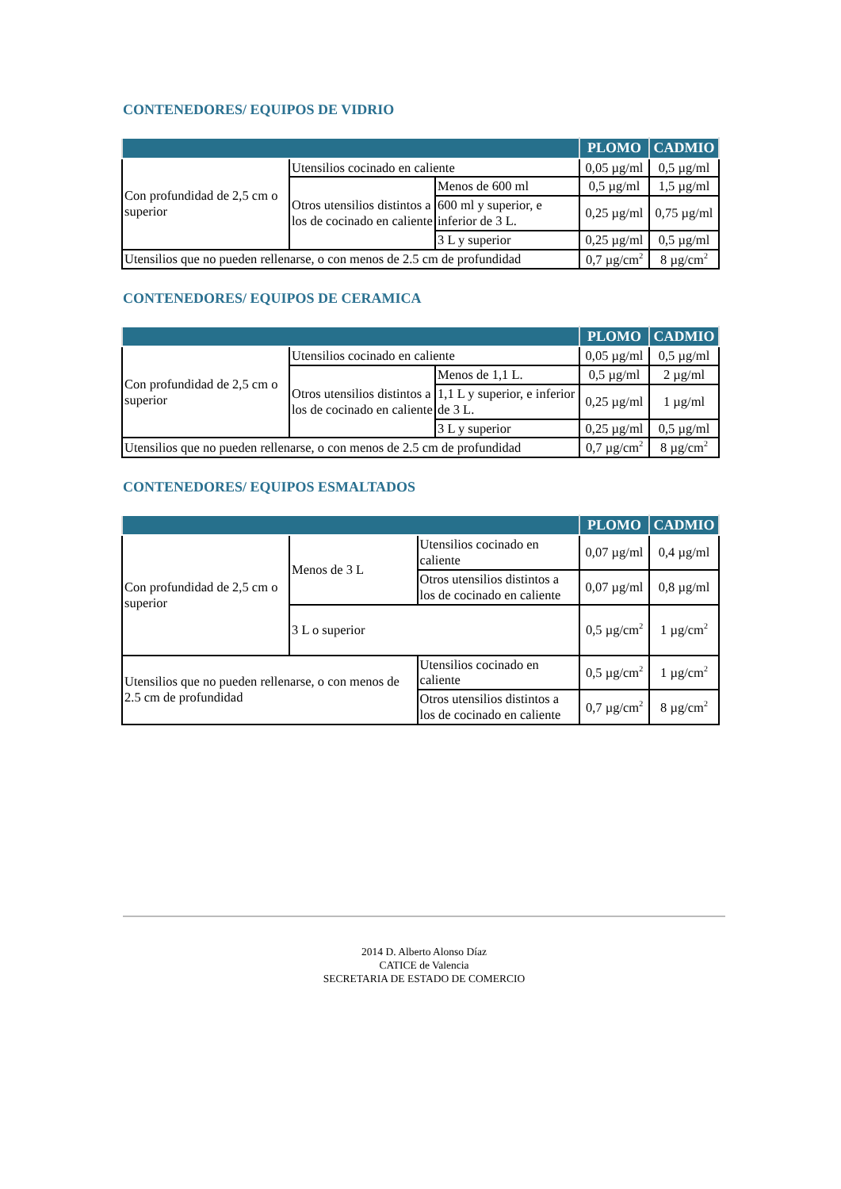CONTENEDORES/ EQUIPOS DE VIDRIO
| | | | PLOMO | CADMIO |
| --- | --- | --- | --- | --- |
| Con profundidad de 2,5 cm o superior | Utensilios cocinado en caliente | | 0,05 µg/ml | 0,5 µg/ml |
| | Otros utensilios distintos a los de cocinado en caliente | Menos de 600 ml | 0,5 µg/ml | 1,5 µg/ml |
| | | 600 ml y superior, e inferior de 3 L. | 0,25 µg/ml | 0,75 µg/ml |
| | | 3 L y superior | 0,25 µg/ml | 0,5 µg/ml |
| Utensilios que no pueden rellenarse, o con menos de 2.5 cm de profundidad | | | 0,7 µg/cm<sup>2</sup> | 8 µg/cm<sup>2</sup> |
CONTENEDORES/ EQUIPOS DE CERAMICA
| | | | PLOMO | CADMIO |
| --- | --- | --- | --- | --- |
| Con profundidad de 2,5 cm o superior | Utensilios cocinado en caliente | | 0,05 µg/ml | 0,5 µg/ml |
| | Otros utensilios distintos a los de cocinado en caliente | Menos de 1,1 L. | 0,5 µg/ml | 2 µg/ml |
| | | 1,1 L y superior, e inferior de 3 L. | 0,25 µg/ml | 1 µg/ml |
| | | 3 L y superior | 0,25 µg/ml | 0,5 µg/ml |
| Utensilios que no pueden rellenarse, o con menos de 2.5 cm de profundidad | | | 0,7 µg/cm<sup>2</sup> | 8 µg/cm<sup>2</sup> |
CONTENEDORES/ EQUIPOS ESMALTADOS
| | | | | PLOMO | CADMIO |
| --- | --- | --- | --- | --- | --- |
| Con profundidad de 2,5 cm o superior | Menos de 3 L | | Utensilios cocinado en caliente | 0,07 µg/ml | 0,4 µg/ml |
| | | | Otros utensilios distintos a los de cocinado en caliente | 0,07 µg/ml | 0,8 µg/ml |
| | 3 L o superior | | | 0,5 µg/cm<sup>2</sup> | 1 µg/cm<sup>2</sup> |
| Utensilios que no pueden rellenarse, o con menos de 2.5 cm de profundidad | | Utensilios cocinado en caliente | | 0,5 µg/cm<sup>2</sup> | 1 µg/cm<sup>2</sup> |
| | | Otros utensilios distintos a los de cocinado en caliente | | 0,7 µg/cm<sup>2</sup> | 8 µg/cm<sup>2</sup> |
2014 D. Alberto Alonso Díaz
CATICE de Valencia
SECRETARIA DE ESTADO DE COMERCIO